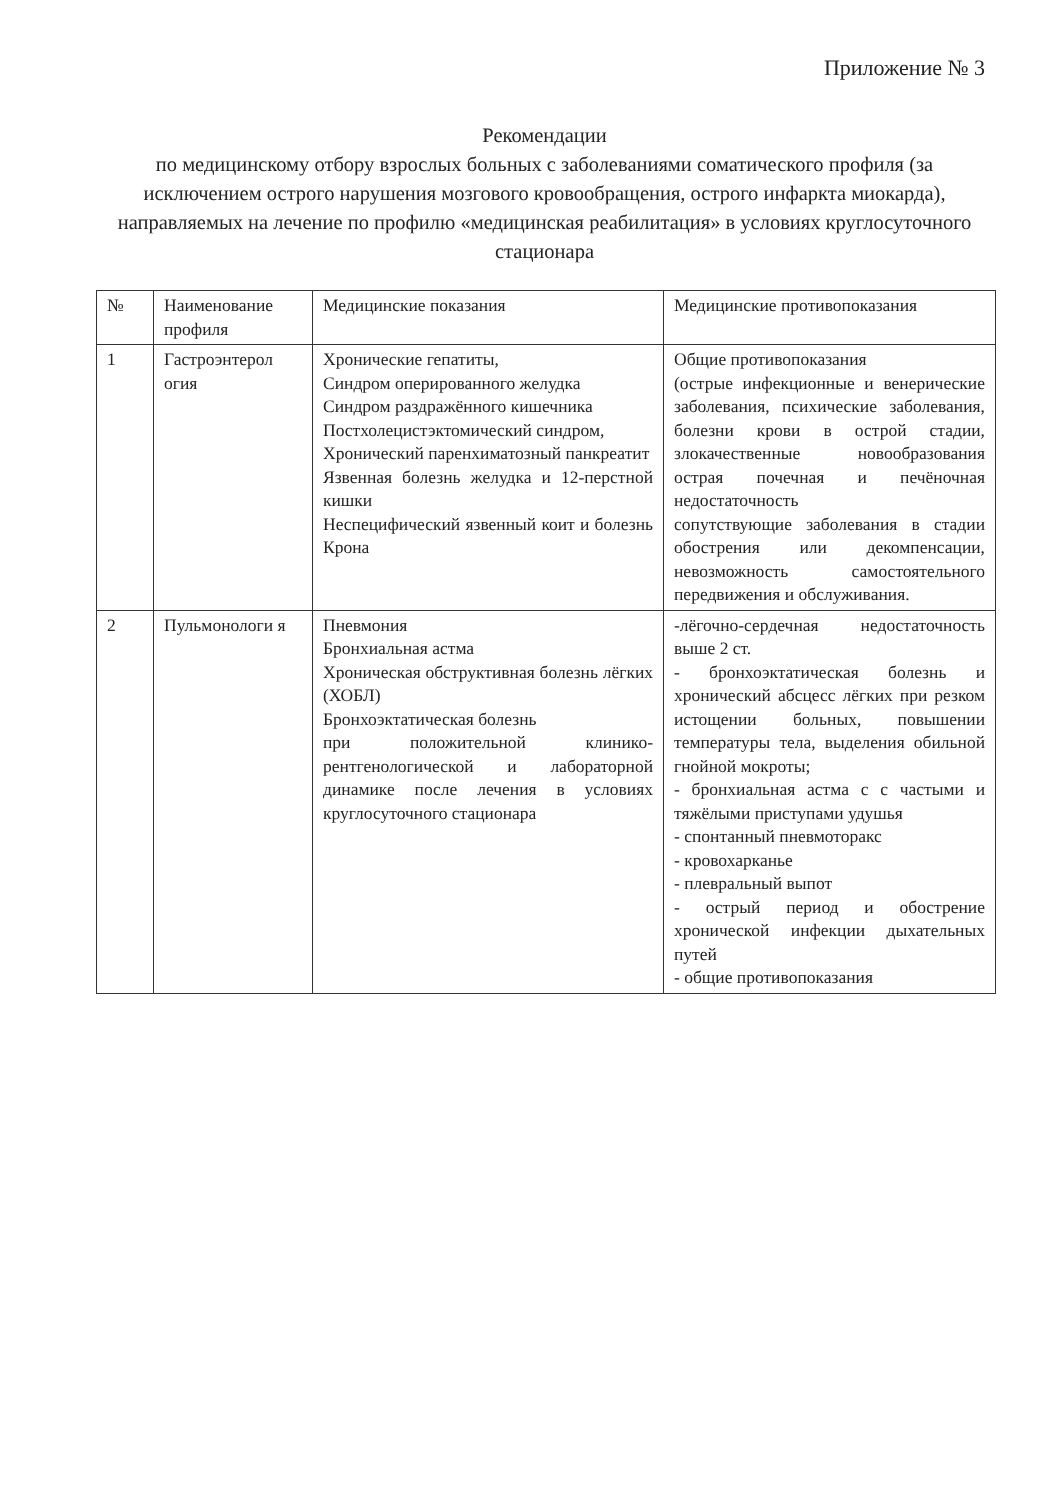Приложение № 3
Рекомендации
по медицинскому отбору взрослых больных с заболеваниями соматического профиля (за исключением острого нарушения мозгового кровообращения, острого инфаркта миокарда), направляемых на лечение по профилю «медицинская реабилитация» в условиях круглосуточного стационара
| № | Наименование профиля | Медицинские показания | Медицинские противопоказания |
| 1 | Гастроэнтерол огия | Хронические гепатиты, Синдром оперированного желудка Синдром раздражённого кишечника Постхолецистэктомический синдром, Хронический паренхиматозный панкреатит Язвенная болезнь желудка и 12-перстной кишки Неспецифический язвенный коит и болезнь Крона | Общие противопоказания (острые инфекционные и венерические заболевания, психические заболевания, болезни крови в острой стадии, злокачественные новообразования острая почечная и печёночная недостаточность сопутствующие заболевания в стадии обострения или декомпенсации, невозможность самостоятельного передвижения и обслуживания. |
| 2 | Пульмонологи я | Пневмония Бронхиальная астма Хроническая обструктивная болезнь лёгких (ХОБЛ) Бронхоэктатическая болезнь при положительной клинико-рентгенологической и лабораторной динамике после лечения в условиях круглосуточного стационара | -лёгочно-сердечная недостаточность выше 2 ст. - бронхоэктатическая болезнь и хронический абсцесс лёгких при резком истощении больных, повышении температуры тела, выделения обильной гнойной мокроты; - бронхиальная астма с с частыми и тяжёлыми приступами удушья - спонтанный пневмоторакс - кровохарканье - плевральный выпот - острый период и обострение хронической инфекции дыхательных путей - общие противопоказания |